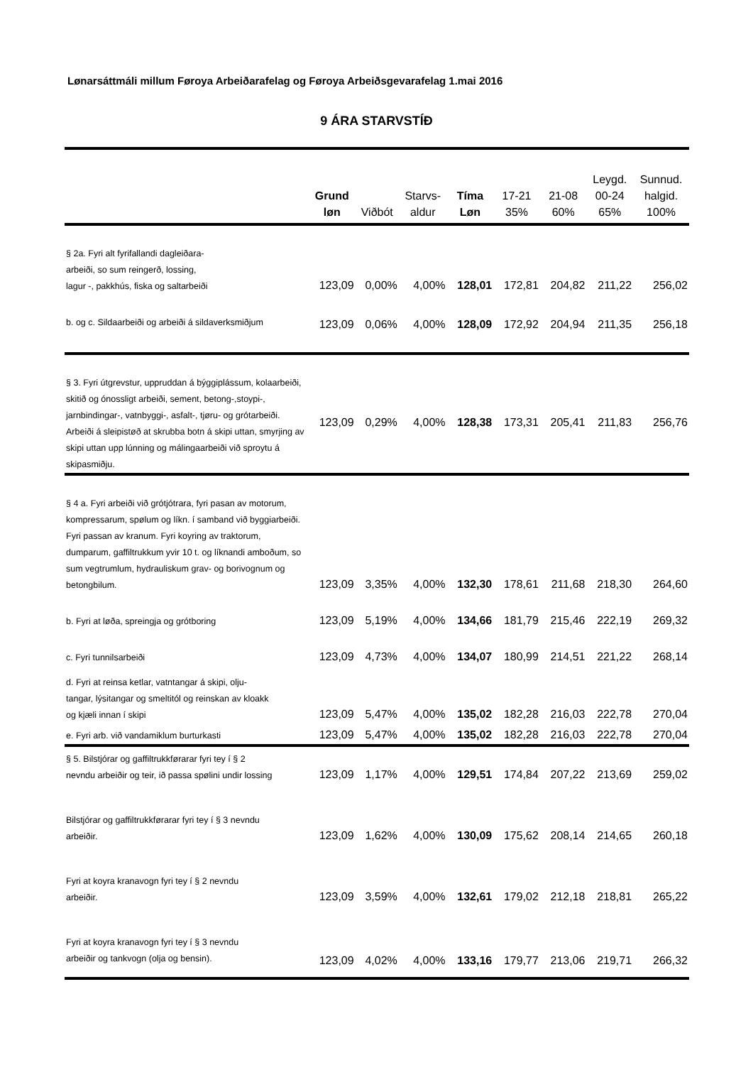Lønarsáttmáli millum Føroya Arbeiðarafelag og Føroya Arbeiðsgevarafelag 1.mai 2016
9 ÁRA STARVSTÍÐ
| | Grund løn | Viðbót | Starvs- aldur | Tíma Løn | 17-21 35% | 21-08 60% | Leygd. 00-24 65% | Sunnud. halgid. 100% |
| --- | --- | --- | --- | --- | --- | --- | --- | --- |
| § 2a. Fyri alt fyrifallandi dagleiðara- arbeiði, so sum reingerð, lossing, lagur -, pakkhús, fiska og saltarbeiði | 123,09 | 0,00% | 4,00% | 128,01 | 172,81 | 204,82 | 211,22 | 256,02 |
| b. og c. Sildaarbeiði og arbeiði á sildaverksmiðjum | 123,09 | 0,06% | 4,00% | 128,09 | 172,92 | 204,94 | 211,35 | 256,18 |
| § 3. Fyri útgrevstur, uppruddan á býggiplássum, kolaarbeiði, skitið og ónossligt arbeiði, sement, betong-,stoypi-, jarnbindingar-, vatnbyggi-, asfalt-, tjøru- og grótarbeiði. Arbeiði á sleipistøð at skrubba botn á skipi uttan, smyrjing av skipi uttan upp lúnning og málingaarbeiði við sproytu á skipasmiðju. | 123,09 | 0,29% | 4,00% | 128,38 | 173,31 | 205,41 | 211,83 | 256,76 |
| § 4 a. Fyri arbeiði við grótjótrara, fyri pasan av motorum, kompressarum, spølum og líkn. í samband við byggiarbeiði. Fyri passan av kranum. Fyri koyring av traktorum, dumparum, gaffiltrukkum yvir 10 t. og líknandi amboðum, so sum vegtrumlum, hydrauliskum grav- og borivognum og betongbilum. | 123,09 | 3,35% | 4,00% | 132,30 | 178,61 | 211,68 | 218,30 | 264,60 |
| b. Fyri at løða, spreingja og grótboring | 123,09 | 5,19% | 4,00% | 134,66 | 181,79 | 215,46 | 222,19 | 269,32 |
| c. Fyri tunnilsarbeiði | 123,09 | 4,73% | 4,00% | 134,07 | 180,99 | 214,51 | 221,22 | 268,14 |
| d. Fyri at reinsa ketlar, vatntangar á skipi, olju- tangar, lýsitangar og smeltitól og reinskan av kloakk og kjæli innan í skipi | 123,09 | 5,47% | 4,00% | 135,02 | 182,28 | 216,03 | 222,78 | 270,04 |
| e. Fyri arb. við vandamiklum burturkasti | 123,09 | 5,47% | 4,00% | 135,02 | 182,28 | 216,03 | 222,78 | 270,04 |
| § 5. Bilstjórar og gaffiltrukkførarar fyri tey í § 2 nevndu arbeiðir og teir, ið passa spølini undir lossing | 123,09 | 1,17% | 4,00% | 129,51 | 174,84 | 207,22 | 213,69 | 259,02 |
| Bilstjórar og gaffiltrukkførarar fyri tey í § 3 nevndu arbeiðir. | 123,09 | 1,62% | 4,00% | 130,09 | 175,62 | 208,14 | 214,65 | 260,18 |
| Fyri at koyra kranavogn fyri tey í § 2 nevndu arbeiðir. | 123,09 | 3,59% | 4,00% | 132,61 | 179,02 | 212,18 | 218,81 | 265,22 |
| Fyri at koyra kranavogn fyri tey í § 3 nevndu arbeiðir og tankvogn (olja og bensin). | 123,09 | 4,02% | 4,00% | 133,16 | 179,77 | 213,06 | 219,71 | 266,32 |